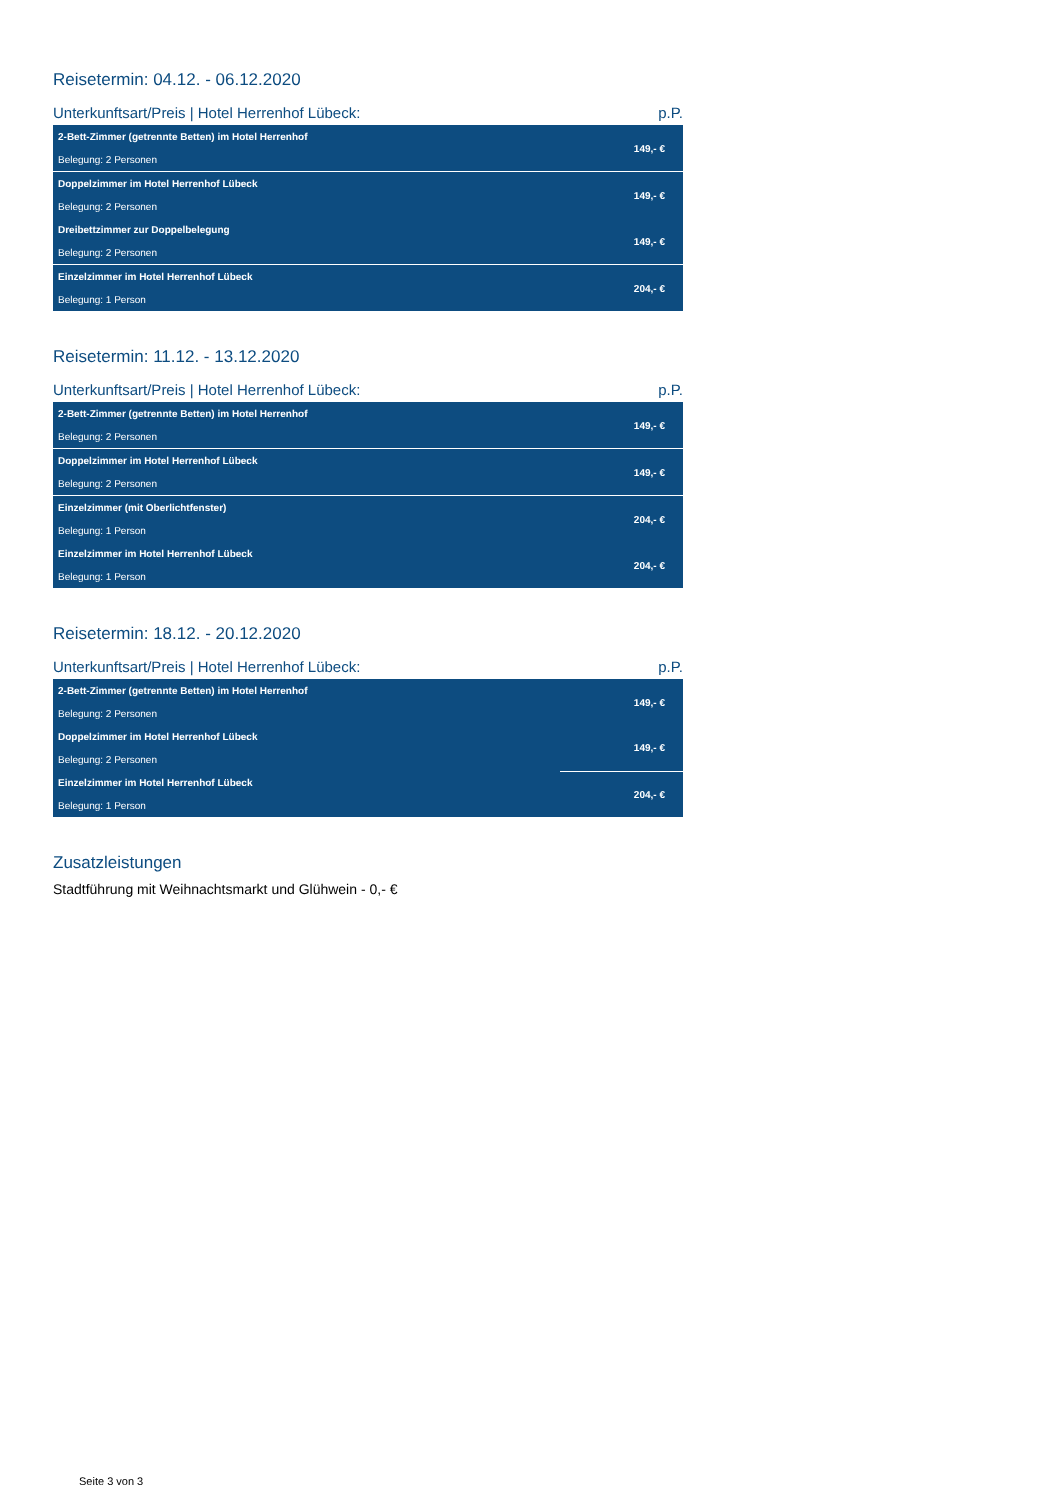Reisetermin: 04.12. - 06.12.2020
Unterkunftsart/Preis | Hotel Herrenhof Lübeck: p.P.
| 2-Bett-Zimmer (getrennte Betten) im Hotel Herrenhof Belegung: 2 Personen | 149,- € |
| Doppelzimmer im Hotel Herrenhof Lübeck Belegung: 2 Personen | 149,- € |
| Dreibettzimmer zur Doppelbelegung Belegung: 2 Personen | 149,- € |
| Einzelzimmer im Hotel Herrenhof Lübeck Belegung: 1 Person | 204,- € |
Reisetermin: 11.12. - 13.12.2020
Unterkunftsart/Preis | Hotel Herrenhof Lübeck: p.P.
| 2-Bett-Zimmer (getrennte Betten) im Hotel Herrenhof Belegung: 2 Personen | 149,- € |
| Doppelzimmer im Hotel Herrenhof Lübeck Belegung: 2 Personen | 149,- € |
| Einzelzimmer (mit Oberlichtfenster) Belegung: 1 Person | 204,- € |
| Einzelzimmer im Hotel Herrenhof Lübeck Belegung: 1 Person | 204,- € |
Reisetermin: 18.12. - 20.12.2020
Unterkunftsart/Preis | Hotel Herrenhof Lübeck: p.P.
| 2-Bett-Zimmer (getrennte Betten) im Hotel Herrenhof Belegung: 2 Personen | 149,- € |
| Doppelzimmer im Hotel Herrenhof Lübeck Belegung: 2 Personen | 149,- € |
| Einzelzimmer im Hotel Herrenhof Lübeck Belegung: 1 Person | 204,- € |
Zusatzleistungen
Stadtführung mit Weihnachtsmarkt und Glühwein - 0,- €
Seite 3 von 3